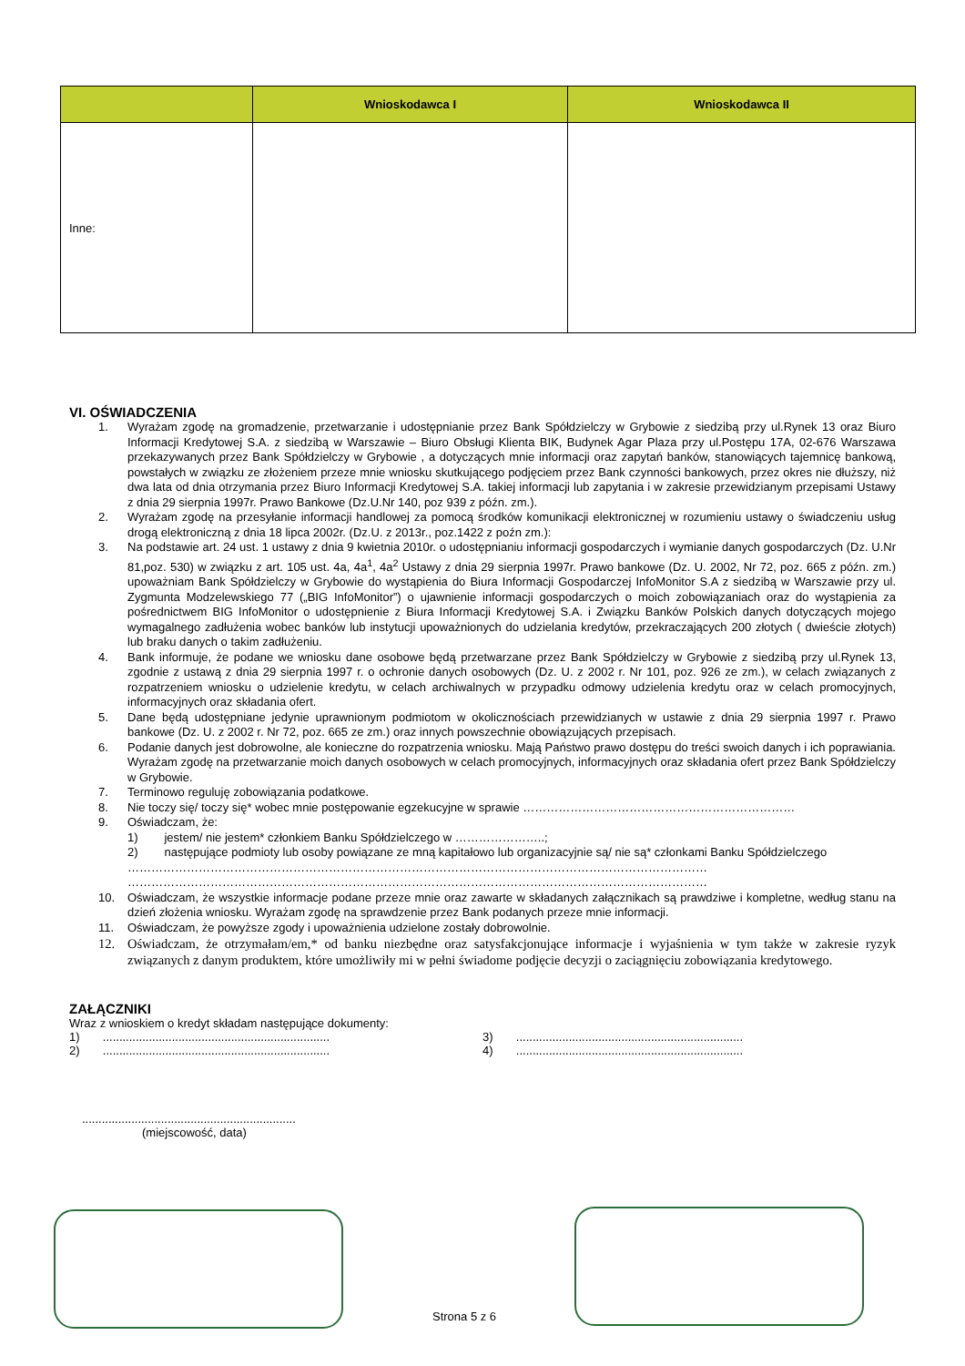| | Wnioskodawca I | Wnioskodawca II |
| --- | --- | --- |
| Inne: | | |
VI. OŚWIADCZENIA
1. Wyrażam zgodę na gromadzenie, przetwarzanie i udostępnianie przez Bank Spółdzielczy w Grybowie z siedzibą przy ul.Rynek 13 oraz Biuro Informacji Kredytowej S.A. z siedzibą w Warszawie – Biuro Obsługi Klienta BIK, Budynek Agar Plaza przy ul.Postępu 17A, 02-676 Warszawa przekazywanych przez Bank Spółdzielczy w Grybowie , a dotyczących mnie informacji oraz zapytań banków, stanowiących tajemnicę bankową, powstałych w związku ze złożeniem przeze mnie wniosku skutkującego podjęciem przez Bank czynności bankowych, przez okres nie dłuższy, niż dwa lata od dnia otrzymania przez Biuro Informacji Kredytowej S.A. takiej informacji lub zapytania i w zakresie przewidzianym przepisami Ustawy z dnia 29 sierpnia 1997r. Prawo Bankowe (Dz.U.Nr 140, poz 939 z późn. zm.).
2. Wyrażam zgodę na przesyłanie informacji handlowej za pomocą środków komunikacji elektronicznej w rozumieniu ustawy o świadczeniu usług drogą elektroniczną z dnia 18 lipca 2002r. (Dz.U. z 2013r., poz.1422 z poźn zm.):
3. Na podstawie art. 24 ust. 1 ustawy z dnia 9 kwietnia 2010r. o udostępnianiu informacji gospodarczych i wymianie danych gospodarczych (Dz. U.Nr 81,poz. 530) w związku z art. 105 ust. 4a, 4a<sup>1</sup>, 4a<sup>2</sup> Ustawy z dnia 29 sierpnia 1997r. Prawo bankowe (Dz. U. 2002, Nr 72, poz. 665 z późn. zm.) upoważniam Bank Spółdzielczy w Grybowie do wystąpienia do Biura Informacji Gospodarczej InfoMonitor S.A z siedzibą w Warszawie przy ul. Zygmunta Modzelewskiego 77 („BIG InfoMonitor”) o ujawnienie informacji gospodarczych o moich zobowiązaniach oraz do wystąpienia za pośrednictwem BIG InfoMonitor o udostępnienie z Biura Informacji Kredytowej S.A. i Związku Banków Polskich danych dotyczących mojego wymagalnego zadłużenia wobec banków lub instytucji upoważnionych do udzielania kredytów, przekraczających 200 złotych ( dwieście złotych) lub braku danych o takim zadłużeniu.
4. Bank informuje, że podane we wniosku dane osobowe będą przetwarzane przez Bank Spółdzielczy w Grybowie z siedzibą przy ul.Rynek 13, zgodnie z ustawą z dnia 29 sierpnia 1997 r. o ochronie danych osobowych (Dz. U. z 2002 r. Nr 101, poz. 926 ze zm.), w celach związanych z rozpatrzeniem wniosku o udzielenie kredytu, w celach archiwalnych w przypadku odmowy udzielenia kredytu oraz w celach promocyjnych, informacyjnych oraz składania ofert.
5. Dane będą udostępniane jedynie uprawnionym podmiotom w okolicznościach przewidzianych w ustawie z dnia 29 sierpnia 1997 r. Prawo bankowe (Dz. U. z 2002 r. Nr 72, poz. 665 ze zm.) oraz innych powszechnie obowiązujących przepisach.
6. Podanie danych jest dobrowolne, ale konieczne do rozpatrzenia wniosku. Mają Państwo prawo dostępu do treści swoich danych i ich poprawiania. Wyrażam zgodę na przetwarzanie moich danych osobowych w celach promocyjnych, informacyjnych oraz składania ofert przez Bank Spółdzielczy w Grybowie.
7. Terminowo reguluję zobowiązania podatkowe.
8. Nie toczy się/ toczy się* wobec mnie postępowanie egzekucyjne w sprawie ……………………………………………………………
9. Oświadczam, że:
1) jestem/ nie jestem* członkiem Banku Spółdzielczego w …………………..;
2) następujące podmioty lub osoby powiązane ze mną kapitałowo lub organizacyjnie są/ nie są* członkami Banku Spółdzielczego
…………………………………………………………………………………………………………………………………
…………………………………………………………………………………………………………………………………
10. Oświadczam, że wszystkie informacje podane przeze mnie oraz zawarte w składanych załącznikach są prawdziwe i kompletne, według stanu na dzień złożenia wniosku. Wyrażam zgodę na sprawdzenie przez Bank podanych przeze mnie informacji.
11. Oświadczam, że powyższe zgody i upoważnienia udzielone zostały dobrowolnie.
12. Oświadczam, że otrzymałam/em,* od banku niezbędne oraz satysfakcjonujące informacje i wyjaśnienia w tym także w zakresie ryzyk związanych z danym produktem, które umożliwiły mi w pełni świadome podjęcie decyzji o zaciągnięciu zobowiązania kredytowego.
ZAŁĄCZNIKI
Wraz z wnioskiem o kredyt składam następujące dokumenty:
1) .....................................................................
3) .....................................................................
2) .....................................................................
4) .....................................................................
.................................................................
(miejscowość, data)
Strona 5 z 6